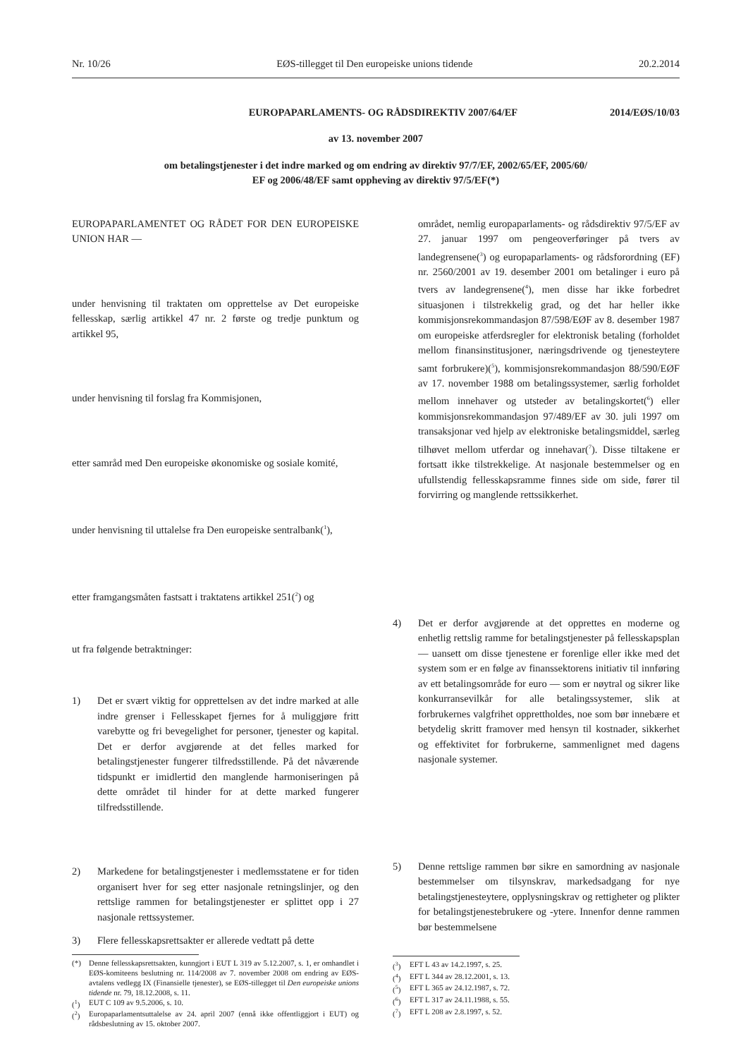Nr. 10/26 EØS-tillegget til Den europeiske unions tidende 20.2.2014
EUROPAPARLAMENTS- OG RÅDSDIREKTIV 2007/64/EF
2014/EØS/10/03
av 13. november 2007
om betalingstjenester i det indre marked og om endring av direktiv 97/7/EF, 2002/65/EF, 2005/60/
EF og 2006/48/EF samt oppheving av direktiv 97/5/EF(*)
EUROPAPARLAMENTET OG RÅDET FOR DEN EUROPEISKE UNION HAR —
under henvisning til traktaten om opprettelse av Det europeiske fellesskap, særlig artikkel 47 nr. 2 første og tredje punktum og artikkel 95,
under henvisning til forslag fra Kommisjonen,
etter samråd med Den europeiske økonomiske og sosiale komité,
under henvisning til uttalelse fra Den europeiske sentralbank(<sup>1</sup>),
etter framgangsmåten fastsatt i traktatens artikkel 251(<sup>2</sup>) og
ut fra følgende betraktninger:
1) Det er svært viktig for opprettelsen av det indre marked at alle indre grenser i Fellesskapet fjernes for å muliggjøre fritt varebytte og fri bevegelighet for personer, tjenester og kapital. Det er derfor avgjørende at det felles marked for betalingstjenester fungerer tilfredsstillende. På det nåværende tidspunkt er imidlertid den manglende harmoniseringen på dette området til hinder for at dette marked fungerer tilfredsstillende.
2) Markedene for betalingstjenester i medlemsstatene er for tiden organisert hver for seg etter nasjonale retningslinjer, og den rettslige rammen for betalingstjenester er splittet opp i 27 nasjonale rettssystemer.
3) Flere fellesskapsrettsakter er allerede vedtatt på dette
(*) Denne fellesskapsrettsakten, kunngjort i EUT L 319 av 5.12.2007, s. 1, er omhandlet i EØS-komiteens beslutning nr. 114/2008 av 7. november 2008 om endring av EØS-avtalens vedlegg IX (Finansielle tjenester), se EØS-tillegget til Den europeiske unions tidende nr. 79, 18.12.2008, s. 11.
(<sup>1</sup>) EUT C 109 av 9.5.2006, s. 10.
(<sup>2</sup>) Europaparlamentsuttalelse av 24. april 2007 (ennå ikke offentliggjort i EUT) og rådsbeslutning av 15. oktober 2007.
området, nemlig europaparlaments- og rådsdirektiv 97/5/EF av 27. januar 1997 om pengeoverføringer på tvers av landegrensene(<sup>3</sup>) og europaparlaments- og rådsforordning (EF) nr. 2560/2001 av 19. desember 2001 om betalinger i euro på tvers av landegrensene(<sup>4</sup>), men disse har ikke forbedret situasjonen i tilstrekkelig grad, og det har heller ikke kommisjonsrekommandasjon 87/598/EØF av 8. desember 1987 om europeiske atferdsregler for elektronisk betaling (forholdet mellom finansinstitusjoner, næringsdrivende og tjenesteytere samt forbrukere)(<sup>5</sup>), kommisjonsrekommandasjon 88/590/EØF av 17. november 1988 om betalingssystemer, særlig forholdet mellom innehaver og utsteder av betalingskortet(<sup>6</sup>) eller kommisjonsrekommandasjon 97/489/EF av 30. juli 1997 om transaksjonar ved hjelp av elektroniske betalingsmiddel, særleg tilhøvet mellom utferdar og innehavar(<sup>7</sup>). Disse tiltakene er fortsatt ikke tilstrekkelige. At nasjonale bestemmelser og en ufullstendig fellesskapsramme finnes side om side, fører til forvirring og manglende rettssikkerhet.
4) Det er derfor avgjørende at det opprettes en moderne og enhetlig rettslig ramme for betalingstjenester på fellesskapsplan — uansett om disse tjenestene er forenlige eller ikke med det system som er en følge av finanssektorens initiativ til innføring av ett betalingsområde for euro — som er nøytral og sikrer like konkurransevilkår for alle betalingssystemer, slik at forbrukernes valgfrihet opprettholdes, noe som bør innebære et betydelig skritt framover med hensyn til kostnader, sikkerhet og effektivitet for forbrukerne, sammenlignet med dagens nasjonale systemer.
5) Denne rettslige rammen bør sikre en samordning av nasjonale bestemmelser om tilsynskrav, markedsadgang for nye betalingstjenesteytere, opplysningskrav og rettigheter og plikter for betalingstjenestebrukere og -ytere. Innenfor denne rammen bør bestemmelsene
(<sup>3</sup>) EFT L 43 av 14.2.1997, s. 25.
(<sup>4</sup>) EFT L 344 av 28.12.2001, s. 13.
(<sup>5</sup>) EFT L 365 av 24.12.1987, s. 72.
(<sup>6</sup>) EFT L 317 av 24.11.1988, s. 55.
(<sup>7</sup>) EFT L 208 av 2.8.1997, s. 52.